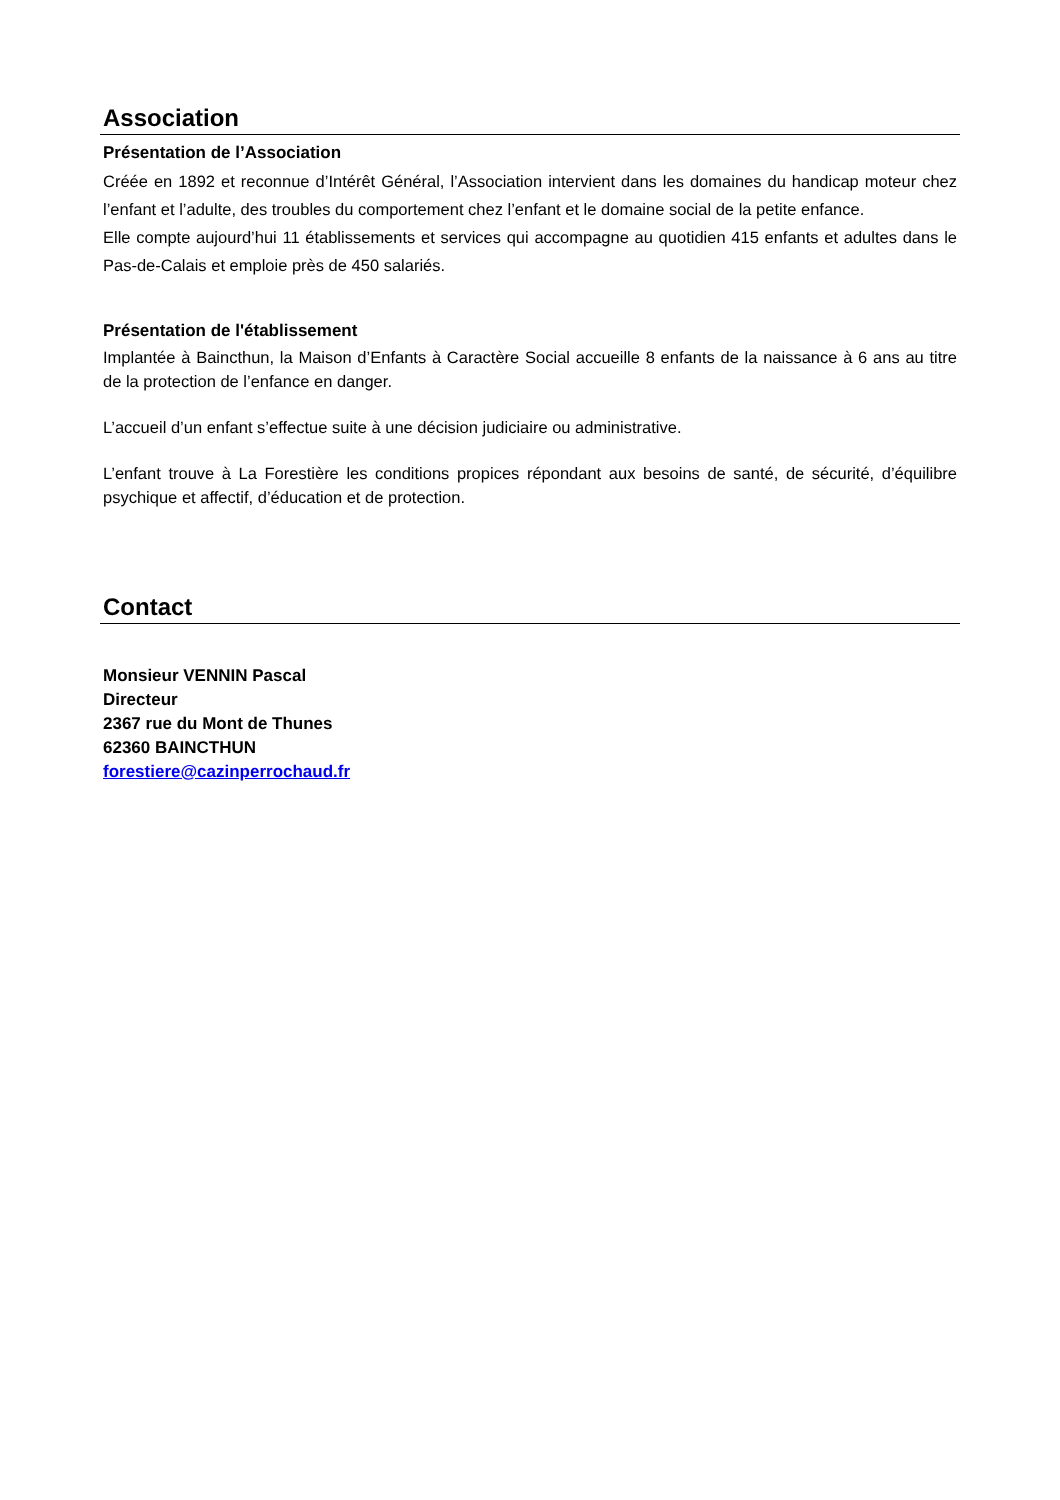Association
Présentation de l’Association
Créée en 1892 et reconnue d’Intérêt Général, l’Association intervient dans les domaines du handicap moteur chez l’enfant et l’adulte, des troubles du comportement chez l’enfant et le domaine social de la petite enfance.
Elle compte aujourd’hui 11 établissements et services qui accompagne au quotidien 415 enfants et adultes dans le Pas-de-Calais et emploie près de 450 salariés.
Présentation de l'établissement
Implantée à Baincthun, la Maison d’Enfants à Caractère Social accueille 8 enfants de la naissance à 6 ans au titre de la protection de l’enfance en danger.
L’accueil d’un enfant s’effectue suite à une décision judiciaire ou administrative.
L’enfant trouve à La Forestière les conditions propices répondant aux besoins de santé, de sécurité, d’équilibre psychique et affectif, d’éducation et de protection.
Contact
Monsieur VENNIN Pascal
Directeur
2367 rue du Mont de Thunes
62360 BAINCTHUN
forestiere@cazinperrochaud.fr